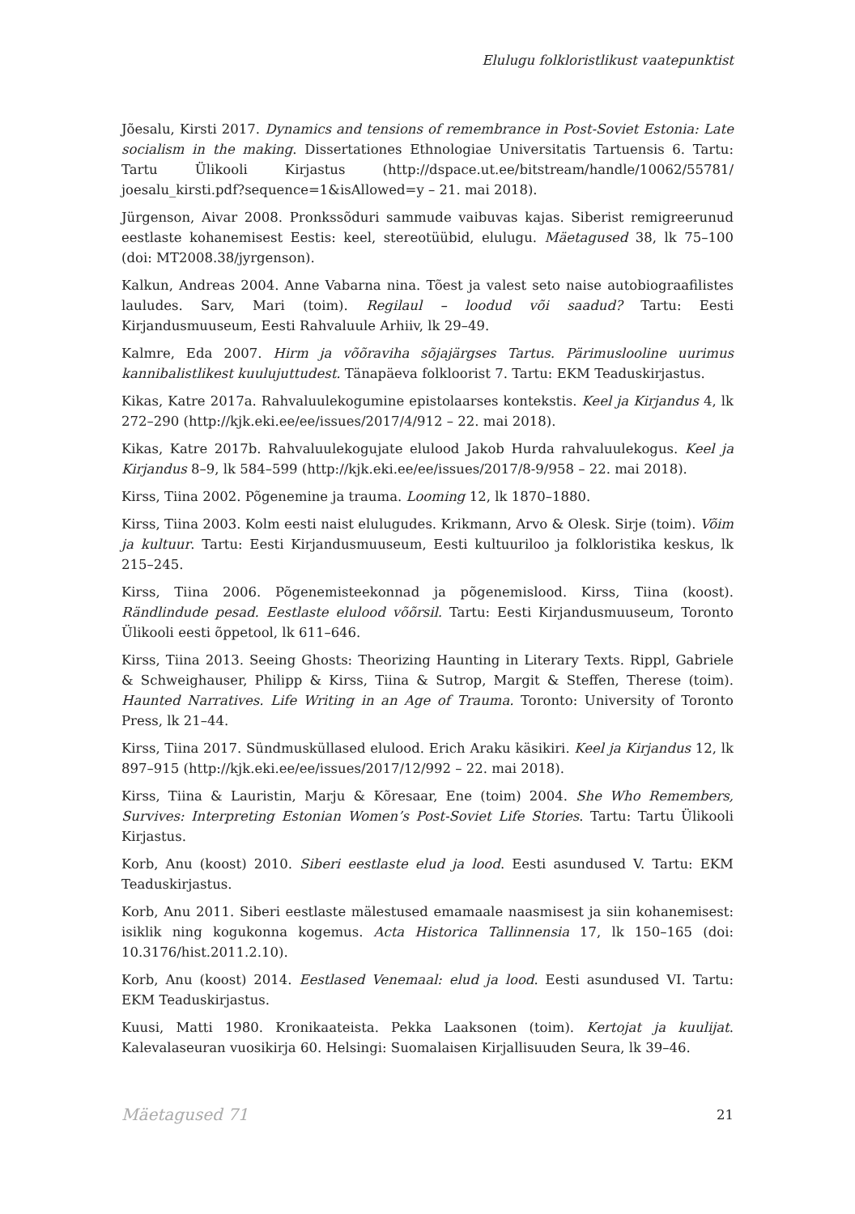Elulugu folkloristlikust vaatepunktist
Jõesalu, Kirsti 2017. Dynamics and tensions of remembrance in Post-Soviet Estonia: Late socialism in the making. Dissertationes Ethnologiae Universitatis Tartuensis 6. Tartu: Tartu Ülikooli Kirjastus (http://dspace.ut.ee/bitstream/handle/10062/55781/ joesalu_kirsti.pdf?sequence=1&isAllowed=y – 21. mai 2018).
Jürgenson, Aivar 2008. Pronkssõduri sammude vaibuvas kajas. Siberist remigreerunud eestlaste kohanemisest Eestis: keel, stereotüübid, elulugu. Mäetagused 38, lk 75–100 (doi: MT2008.38/jyrgenson).
Kalkun, Andreas 2004. Anne Vabarna nina. Tõest ja valest seto naise autobiograafilistes lauludes. Sarv, Mari (toim). Regilaul – loodud või saadud? Tartu: Eesti Kirjandusmuuseum, Eesti Rahvaluule Arhiiv, lk 29–49.
Kalmre, Eda 2007. Hirm ja võõraviha sõjajärgses Tartus. Pärimuslooline uurimus kannibalistlikest kuulujuttudest. Tänapäeva folkloorist 7. Tartu: EKM Teaduskirjastus.
Kikas, Katre 2017a. Rahvaluulekogumine epistolaarses kontekstis. Keel ja Kirjandus 4, lk 272–290 (http://kjk.eki.ee/ee/issues/2017/4/912 – 22. mai 2018).
Kikas, Katre 2017b. Rahvaluulekogujate elulood Jakob Hurda rahvaluulekogus. Keel ja Kirjandus 8–9, lk 584–599 (http://kjk.eki.ee/ee/issues/2017/8-9/958 – 22. mai 2018).
Kirss, Tiina 2002. Põgenemine ja trauma. Looming 12, lk 1870–1880.
Kirss, Tiina 2003. Kolm eesti naist elulugudes. Krikmann, Arvo & Olesk. Sirje (toim). Võim ja kultuur. Tartu: Eesti Kirjandusmuuseum, Eesti kultuuriloo ja folkloristika keskus, lk 215–245.
Kirss, Tiina 2006. Põgenemisteekonnad ja põgenemislood. Kirss, Tiina (koost). Rändlindude pesad. Eestlaste elulood võõrsil. Tartu: Eesti Kirjandusmuuseum, Toronto Ülikooli eesti õppetool, lk 611–646.
Kirss, Tiina 2013. Seeing Ghosts: Theorizing Haunting in Literary Texts. Rippl, Gabriele & Schweighauser, Philipp & Kirss, Tiina & Sutrop, Margit & Steffen, Therese (toim). Haunted Narratives. Life Writing in an Age of Trauma. Toronto: University of Toronto Press, lk 21–44.
Kirss, Tiina 2017. Sündmusküllased elulood. Erich Araku käsikiri. Keel ja Kirjandus 12, lk 897–915 (http://kjk.eki.ee/ee/issues/2017/12/992 – 22. mai 2018).
Kirss, Tiina & Lauristin, Marju & Kõresaar, Ene (toim) 2004. She Who Remembers, Survives: Interpreting Estonian Women’s Post-Soviet Life Stories. Tartu: Tartu Ülikooli Kirjastus.
Korb, Anu (koost) 2010. Siberi eestlaste elud ja lood. Eesti asundused V. Tartu: EKM Teaduskirjastus.
Korb, Anu 2011. Siberi eestlaste mälestused emamaale naasmisest ja siin kohanemisest: isiklik ning kogukonna kogemus. Acta Historica Tallinnensia 17, lk 150–165 (doi: 10.3176/hist.2011.2.10).
Korb, Anu (koost) 2014. Eestlased Venemaal: elud ja lood. Eesti asundused VI. Tartu: EKM Teaduskirjastus.
Kuusi, Matti 1980. Kronikaateista. Pekka Laaksonen (toim). Kertojat ja kuulijat. Kalevalaseuran vuosikirja 60. Helsingi: Suomalaisen Kirjallisuuden Seura, lk 39–46.
Mäetagused 71 21